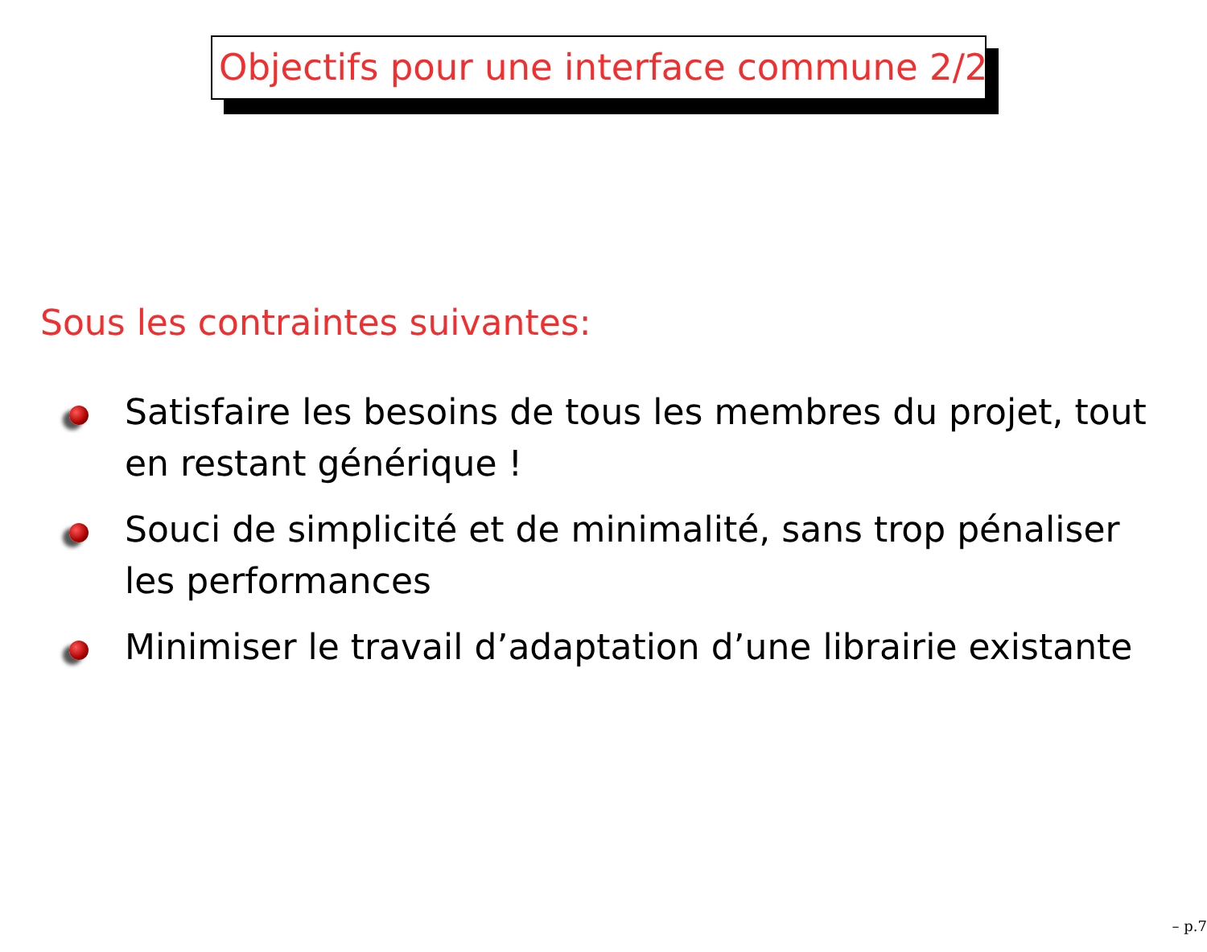Objectifs pour une interface commune 2/2
Sous les contraintes suivantes:
Satisfaire les besoins de tous les membres du projet, tout en restant générique !
Souci de simplicité et de minimalité, sans trop pénaliser les performances
Minimiser le travail d’adaptation d’une librairie existante
– p.7